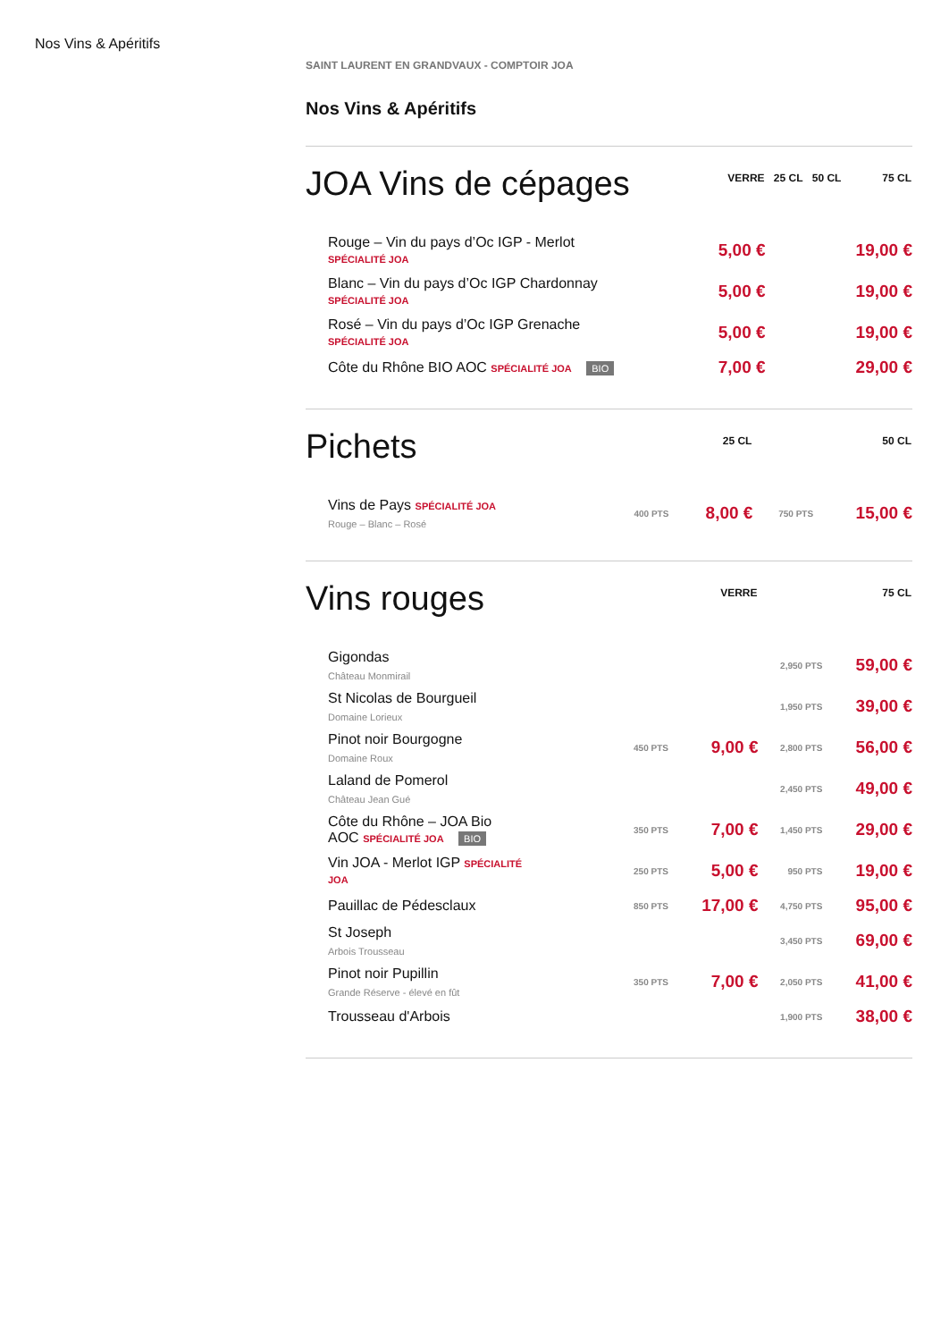Nos Vins & Apéritifs
SAINT LAURENT EN GRANDVAUX - COMPTOIR JOA
Nos Vins & Apéritifs
| JOA Vins de cépages | VERRE | 25 CL | 50 CL | 75 CL |
| --- | --- | --- | --- | --- |
| Rouge – Vin du pays d’Oc IGP - Merlot SPÉCIALITÉ JOA | 5,00 € | | | 19,00 € |
| Blanc – Vin du pays d’Oc IGP Chardonnay SPÉCIALITÉ JOA | 5,00 € | | | 19,00 € |
| Rosé – Vin du pays d’Oc IGP Grenache SPÉCIALITÉ JOA | 5,00 € | | | 19,00 € |
| Côte du Rhône BIO AOC SPÉCIALITÉ JOA BIO | 7,00 € | | | 29,00 € |
| Pichets | 25 CL | | 50 CL | |
| --- | --- | --- | --- | --- |
| Vins de Pays SPÉCIALITÉ JOA Rouge – Blanc – Rosé | 400 PTS | 8,00 € | 750 PTS | 15,00 € |
| Vins rouges | VERRE | | 75 CL | |
| --- | --- | --- | --- | --- |
| Gigondas Château Monmirail | | | 2,950 PTS | 59,00 € |
| St Nicolas de Bourgueil Domaine Lorieux | | | 1,950 PTS | 39,00 € |
| Pinot noir Bourgogne Domaine Roux | 450 PTS | 9,00 € | 2,800 PTS | 56,00 € |
| Laland de Pomerol Château Jean Gué | | | 2,450 PTS | 49,00 € |
| Côte du Rhône – JOA Bio AOC SPÉCIALITÉ JOA BIO | 350 PTS | 7,00 € | 1,450 PTS | 29,00 € |
| Vin JOA - Merlot IGP SPÉCIALITÉ JOA | 250 PTS | 5,00 € | 950 PTS | 19,00 € |
| Pauillac de Pédesclaux | 850 PTS | 17,00 € | 4,750 PTS | 95,00 € |
| St Joseph Arbois Trousseau | | | 3,450 PTS | 69,00 € |
| Pinot noir Pupillin Grande Réserve - élevé en fût | 350 PTS | 7,00 € | 2,050 PTS | 41,00 € |
| Trousseau d'Arbois | | | 1,900 PTS | 38,00 € |